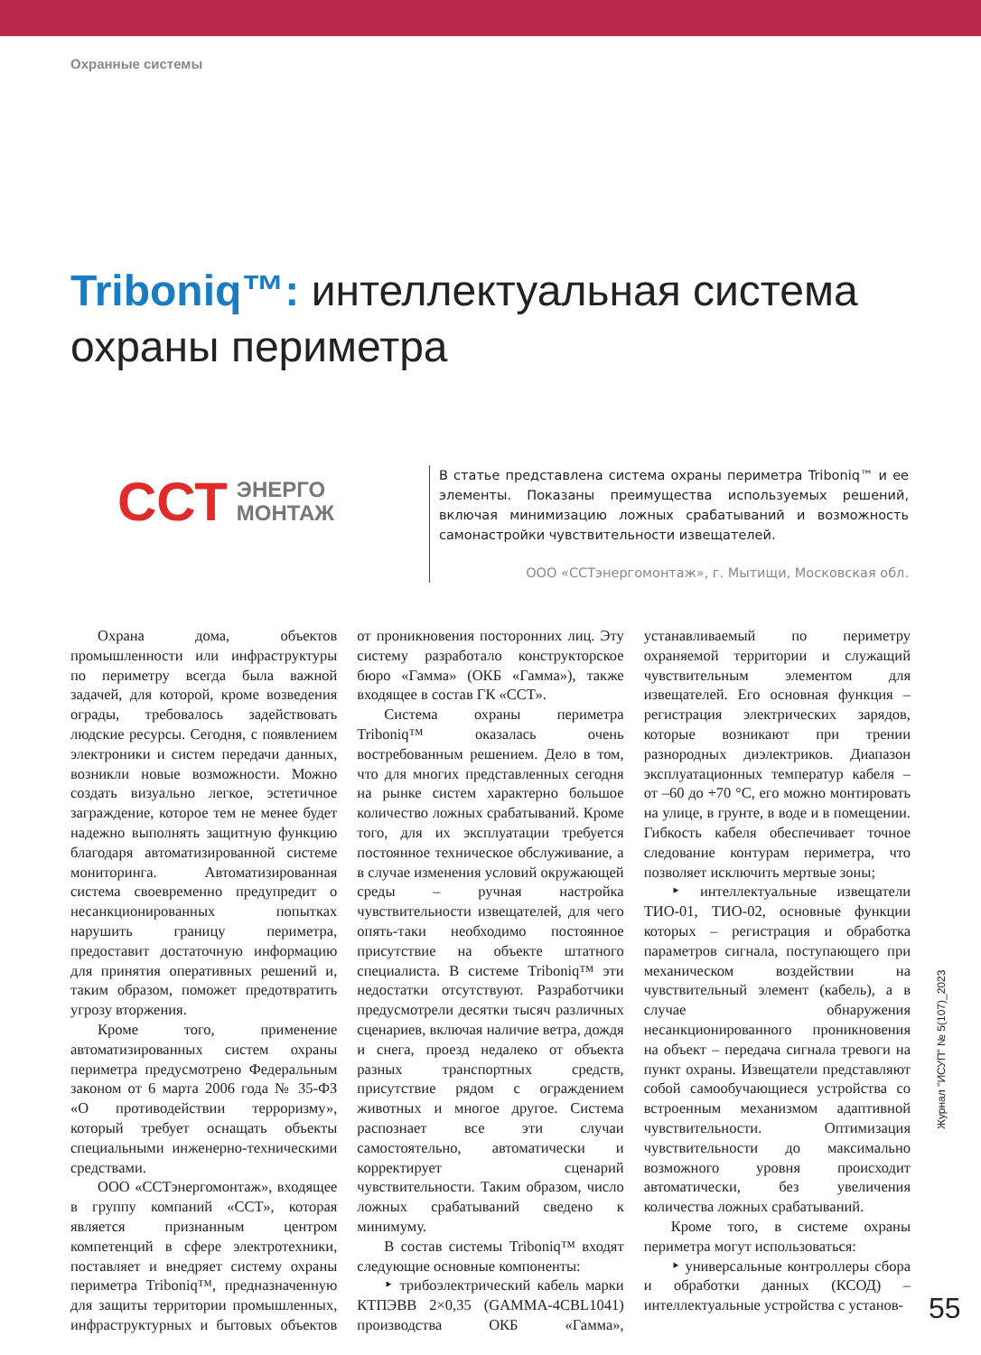Охранные системы
Triboniq™: интеллектуальная система охраны периметра
ССТ ЭНЕРГО
МОНТАЖ
В статье представлена система охраны периметра Triboniq™ и ее элементы. Показаны преимущества используемых решений, включая минимизацию ложных срабатываний и возможность самонастройки чувствительности извещателей.
ООО «ССТэнергомонтаж», г. Мытищи, Московская обл.
Охрана дома, объектов промышленности или инфраструктуры по периметру всегда была важной задачей, для которой, кроме возведения ограды, требовалось задействовать людские ресурсы. Сегодня, с появлением электроники и систем передачи данных, возникли новые возможности. Можно создать визуально легкое, эстетичное заграждение, которое тем не менее будет надежно выполнять защитную функцию благодаря автоматизированной системе мониторинга. Автоматизированная система своевременно предупредит о несанкционированных попытках нарушить границу периметра, предоставит достаточную информацию для принятия оперативных решений и, таким образом, поможет предотвратить угрозу вторжения.
Кроме того, применение автоматизированных систем охраны периметра предусмотрено Федеральным законом от 6 марта 2006 года № 35-ФЗ «О противодействии терроризму», который требует оснащать объекты специальными инженерно-техническими средствами.
ООО «ССТэнергомонтаж», входящее в группу компаний «ССТ», которая является признанным центром компетенций в сфере электротехники, поставляет и внедряет систему охраны периметра Triboniq™, предназначенную для защиты территории промышленных, инфраструктурных и бытовых объектов от проникновения посторонних лиц. Эту систему разработало конструкторское бюро «Гамма» (ОКБ «Гамма»), также входящее в состав ГК «ССТ».
Система охраны периметра Triboniq™ оказалась очень востребованным решением. Дело в том, что для многих представленных сегодня на рынке систем характерно большое количество ложных срабатываний. Кроме того, для их эксплуатации требуется постоянное техническое обслуживание, а в случае изменения условий окружающей среды – ручная настройка чувствительности извещателей, для чего опять-таки необходимо постоянное присутствие на объекте штатного специалиста. В системе Triboniq™ эти недостатки отсутствуют. Разработчики предусмотрели десятки тысяч различных сценариев, включая наличие ветра, дождя и снега, проезд недалеко от объекта разных транспортных средств, присутствие рядом с ограждением животных и многое другое. Система распознает все эти случаи самостоятельно, автоматически и корректирует сценарий чувствительности. Таким образом, число ложных срабатываний сведено к минимуму.
В состав системы Triboniq™ входят следующие основные компоненты:
‣ трибоэлектрический кабель марки КТПЭВВ 2×0,35 (GAMMA-4CBL1041) производства ОКБ «Гамма», устанавливаемый по периметру охраняемой территории и служащий чувствительным элементом для извещателей. Его основная функция – регистрация электрических зарядов, которые возникают при трении разнородных диэлектриков. Диапазон эксплуатационных температур кабеля – от –60 до +70 °С, его можно монтировать на улице, в грунте, в воде и в помещении. Гибкость кабеля обеспечивает точное следование контурам периметра, что позволяет исключить мертвые зоны;
‣ интеллектуальные извещатели ТИО-01, ТИО-02, основные функции которых – регистрация и обработка параметров сигнала, поступающего при механическом воздействии на чувствительный элемент (кабель), а в случае обнаружения несанкционированного проникновения на объект – передача сигнала тревоги на пункт охраны. Извещатели представляют собой самообучающиеся устройства со встроенным механизмом адаптивной чувствительности. Оптимизация чувствительности до максимально возможного уровня происходит автоматически, без увеличения количества ложных срабатываний.
Кроме того, в системе охраны периметра могут использоваться:
‣ универсальные контроллеры сбора и обработки данных (КСОД) – интеллектуальные устройства с установ-
Журнал "ИСУП" № 5(107)_2023
55